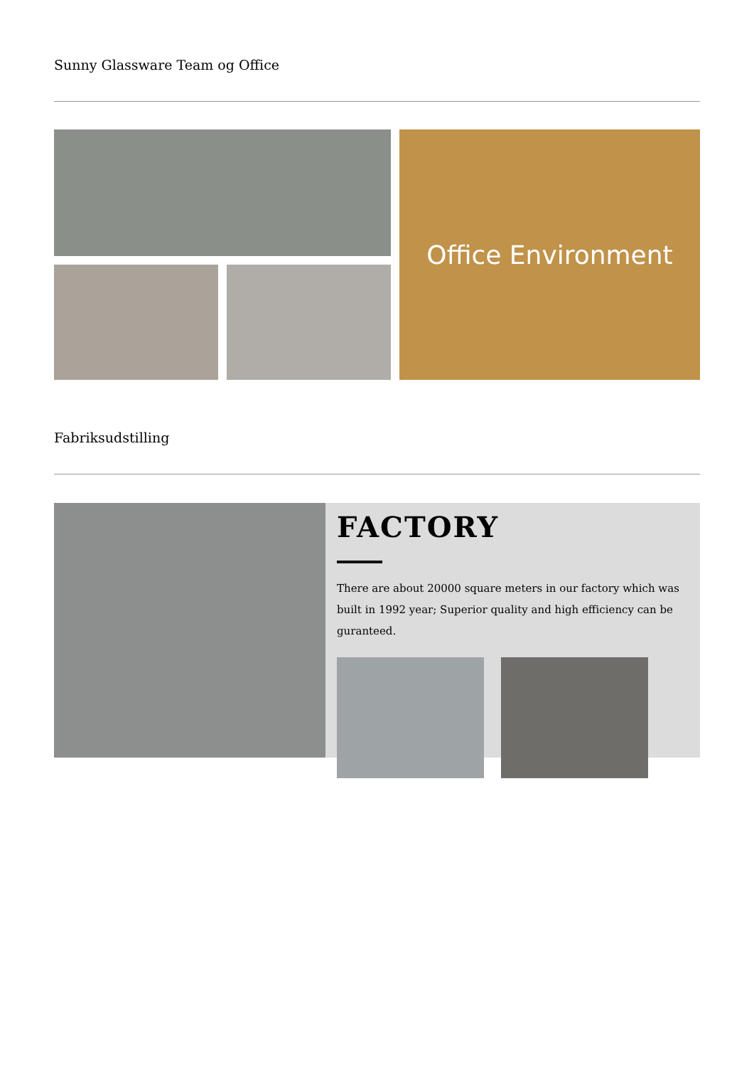Sunny Glassware Team og Office
Office Environment
Fabriksudstilling
FACTORY
There are about 20000 square meters in our factory which was built in 1992 year; Superior quality and high efficiency can be guranteed.